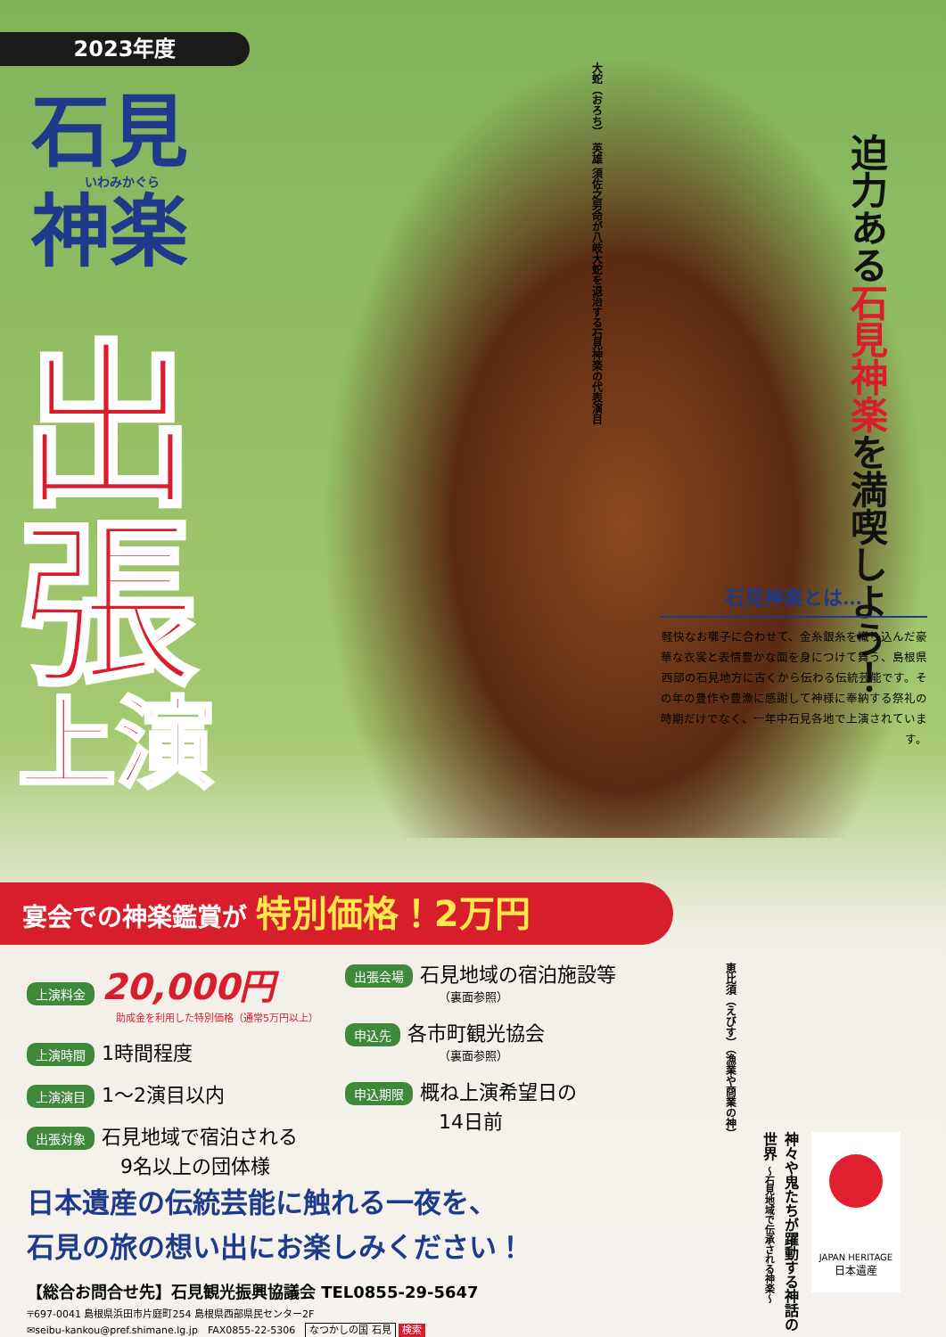2023年度
石見
いわみかぐら
神楽
出
張
上演
大蛇（おろち）　英雄 須佐之男命が八岐大蛇を退治する石見神楽の代表演目
迫力ある石見神楽を満喫しよう！
石見神楽とは…
軽快なお囃子に合わせて、金糸銀糸を織り込んだ豪華な衣裳と表情豊かな面を身につけて舞う、島根県西部の石見地方に古くから伝わる伝統芸能です。その年の豊作や豊漁に感謝して神様に奉納する祭礼の時期だけでなく、一年中石見各地で上演されています。
宴会での神楽鑑賞が 特別価格！2万円
上演料金 20,000円
助成金を利用した特別価格（通常5万円以上）
上演時間 1時間程度
上演演目 1〜2演目以内
出張対象 石見地域で宿泊される
9名以上の団体様
出張会場 石見地域の宿泊施設等
（裏面参照）
申込先 各市町観光協会
（裏面参照）
申込期限 概ね上演希望日の
14日前
恵比須（えびす）（漁業や商業の神）
日本遺産の伝統芸能に触れる一夜を、
石見の旅の想い出にお楽しみください！
【総合お問合せ先】石見観光振興協議会 TEL0855-29-5647
〒697-0041 島根県浜田市片庭町254 島根県西部県民センター2F
✉seibu-kankou@pref.shimane.lg.jp　FAX0855-22-5306　なつかしの国 石見 検索
神々や鬼たちが躍動する神話の世界 〜石見地域で伝承される神楽〜
JAPAN HERITAGE
日本遺産